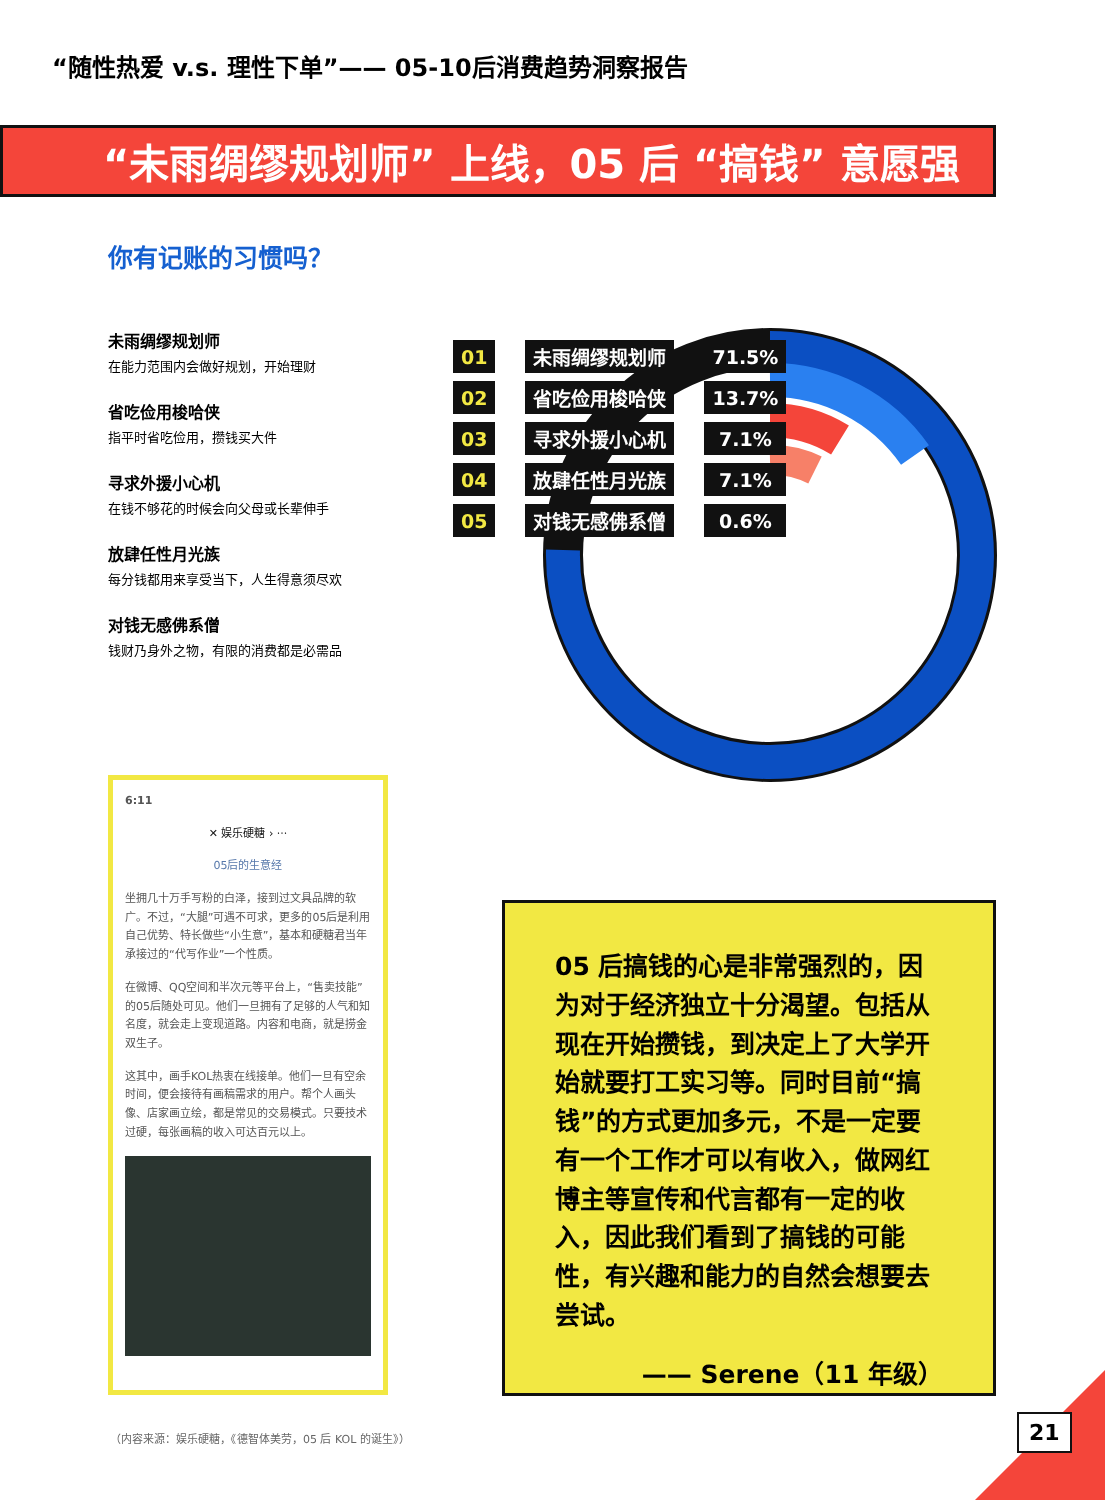“随性热爱 v.s. 理性下单”—— 05-10后消费趋势洞察报告
“未雨绸缪规划师” 上线，05 后 “搞钱” 意愿强烈
你有记账的习惯吗？
未雨绸缪规划师
在能力范围内会做好规划，开始理财
省吃俭用梭哈侠
指平时省吃俭用，攒钱买大件
寻求外援小心机
在钱不够花的时候会向父母或长辈伸手
放肆任性月光族
每分钱都用来享受当下，人生得意须尽欢
对钱无感佛系僧
钱财乃身外之物，有限的消费都是必需品
| 01 | | 未雨绸缪规划师 | | 71.5% |
| 02 | | 省吃俭用梭哈侠 | | 13.7% |
| 03 | | 寻求外援小心机 | | 7.1% |
| 04 | | 放肆任性月光族 | | 7.1% |
| 05 | | 对钱无感佛系僧 | | 0.6% |
6:11
✕ 娱乐硬糖 › ···
05后的生意经
坐拥几十万手写粉的白泽，接到过文具品牌的软广。不过，“大腿”可遇不可求，更多的05后是利用自己优势、特长做些“小生意”，基本和硬糖君当年承接过的“代写作业”一个性质。
在微博、QQ空间和半次元等平台上，“售卖技能”的05后随处可见。他们一旦拥有了足够的人气和知名度，就会走上变现道路。内容和电商，就是捞金双生子。
这其中，画手KOL热衷在线接单。他们一旦有空余时间，便会接待有画稿需求的用户。帮个人画头像、店家画立绘，都是常见的交易模式。只要技术过硬，每张画稿的收入可达百元以上。
05 后搞钱的心是非常强烈的，因为对于经济独立十分渴望。包括从现在开始攒钱，到决定上了大学开始就要打工实习等。同时目前“搞钱”的方式更加多元，不是一定要有一个工作才可以有收入，做网红博主等宣传和代言都有一定的收入，因此我们看到了搞钱的可能性，有兴趣和能力的自然会想要去尝试。
—— Serene（11 年级）
（内容来源：娱乐硬糖，《德智体美劳，05 后 KOL 的诞生》）
21